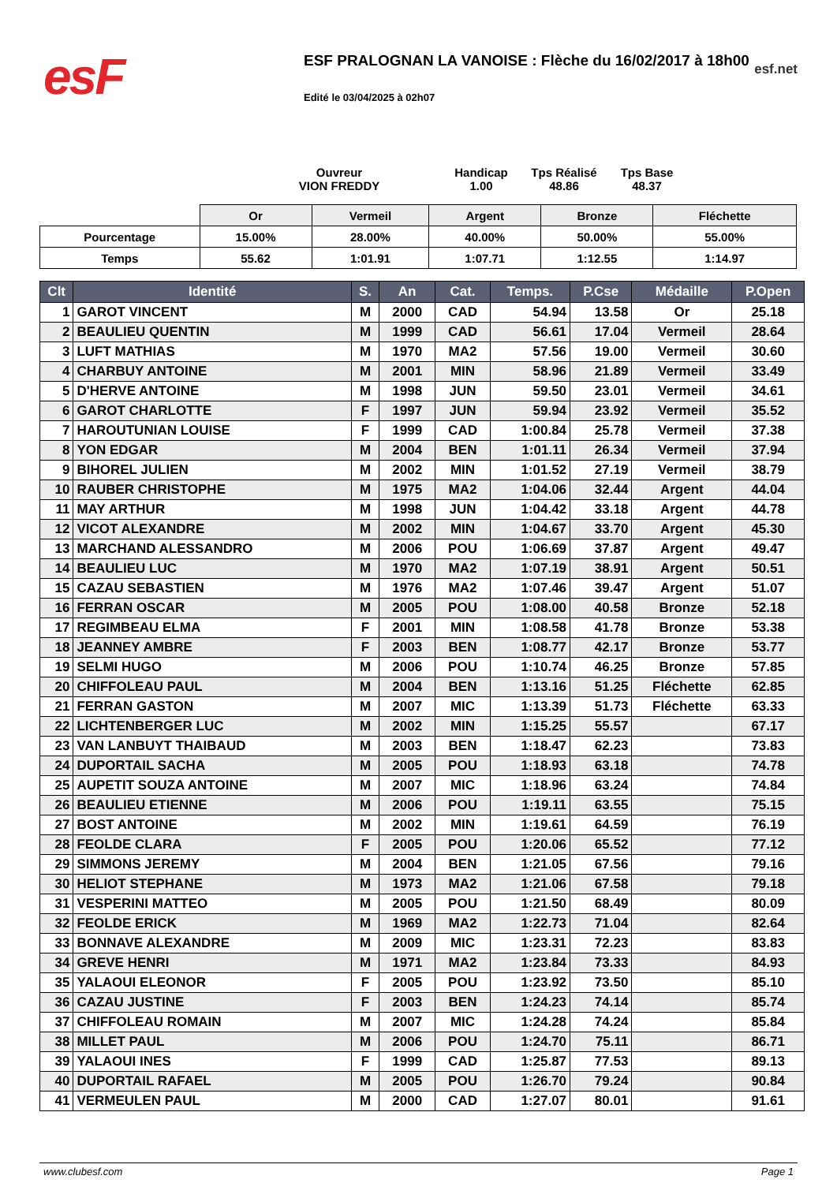esF
ESF PRALOGNAN LA VANOISE : Flèche du 16/02/2017 à 18h00
Edité le 03/04/2025 à 02h07
esf.net
Ouvreur
VION FREDDY
Handicap
1.00
Tps Réalisé
48.86
Tps Base
48.37
| | Or | Vermeil | Argent | Bronze | Fléchette |
| Pourcentage | 15.00% | 28.00% | 40.00% | 50.00% | 55.00% |
| Temps | 55.62 | 1:01.91 | 1:07.71 | 1:12.55 | 1:14.97 |
| Clt | Identité | S. | An | Cat. | Temps. | P.Cse | Médaille | P.Open |
| --- | --- | --- | --- | --- | --- | --- | --- | --- |
| 1 | GAROT VINCENT | M | 2000 | CAD | 54.94 | 13.58 | Or | 25.18 |
| 2 | BEAULIEU QUENTIN | M | 1999 | CAD | 56.61 | 17.04 | Vermeil | 28.64 |
| 3 | LUFT MATHIAS | M | 1970 | MA2 | 57.56 | 19.00 | Vermeil | 30.60 |
| 4 | CHARBUY ANTOINE | M | 2001 | MIN | 58.96 | 21.89 | Vermeil | 33.49 |
| 5 | D'HERVE ANTOINE | M | 1998 | JUN | 59.50 | 23.01 | Vermeil | 34.61 |
| 6 | GAROT CHARLOTTE | F | 1997 | JUN | 59.94 | 23.92 | Vermeil | 35.52 |
| 7 | HAROUTUNIAN LOUISE | F | 1999 | CAD | 1:00.84 | 25.78 | Vermeil | 37.38 |
| 8 | YON EDGAR | M | 2004 | BEN | 1:01.11 | 26.34 | Vermeil | 37.94 |
| 9 | BIHOREL JULIEN | M | 2002 | MIN | 1:01.52 | 27.19 | Vermeil | 38.79 |
| 10 | RAUBER CHRISTOPHE | M | 1975 | MA2 | 1:04.06 | 32.44 | Argent | 44.04 |
| 11 | MAY ARTHUR | M | 1998 | JUN | 1:04.42 | 33.18 | Argent | 44.78 |
| 12 | VICOT ALEXANDRE | M | 2002 | MIN | 1:04.67 | 33.70 | Argent | 45.30 |
| 13 | MARCHAND ALESSANDRO | M | 2006 | POU | 1:06.69 | 37.87 | Argent | 49.47 |
| 14 | BEAULIEU LUC | M | 1970 | MA2 | 1:07.19 | 38.91 | Argent | 50.51 |
| 15 | CAZAU SEBASTIEN | M | 1976 | MA2 | 1:07.46 | 39.47 | Argent | 51.07 |
| 16 | FERRAN OSCAR | M | 2005 | POU | 1:08.00 | 40.58 | Bronze | 52.18 |
| 17 | REGIMBEAU ELMA | F | 2001 | MIN | 1:08.58 | 41.78 | Bronze | 53.38 |
| 18 | JEANNEY AMBRE | F | 2003 | BEN | 1:08.77 | 42.17 | Bronze | 53.77 |
| 19 | SELMI HUGO | M | 2006 | POU | 1:10.74 | 46.25 | Bronze | 57.85 |
| 20 | CHIFFOLEAU PAUL | M | 2004 | BEN | 1:13.16 | 51.25 | Fléchette | 62.85 |
| 21 | FERRAN GASTON | M | 2007 | MIC | 1:13.39 | 51.73 | Fléchette | 63.33 |
| 22 | LICHTENBERGER LUC | M | 2002 | MIN | 1:15.25 | 55.57 | | 67.17 |
| 23 | VAN LANBUYT THAIBAUD | M | 2003 | BEN | 1:18.47 | 62.23 | | 73.83 |
| 24 | DUPORTAIL SACHA | M | 2005 | POU | 1:18.93 | 63.18 | | 74.78 |
| 25 | AUPETIT SOUZA ANTOINE | M | 2007 | MIC | 1:18.96 | 63.24 | | 74.84 |
| 26 | BEAULIEU ETIENNE | M | 2006 | POU | 1:19.11 | 63.55 | | 75.15 |
| 27 | BOST ANTOINE | M | 2002 | MIN | 1:19.61 | 64.59 | | 76.19 |
| 28 | FEOLDE CLARA | F | 2005 | POU | 1:20.06 | 65.52 | | 77.12 |
| 29 | SIMMONS JEREMY | M | 2004 | BEN | 1:21.05 | 67.56 | | 79.16 |
| 30 | HELIOT STEPHANE | M | 1973 | MA2 | 1:21.06 | 67.58 | | 79.18 |
| 31 | VESPERINI MATTEO | M | 2005 | POU | 1:21.50 | 68.49 | | 80.09 |
| 32 | FEOLDE ERICK | M | 1969 | MA2 | 1:22.73 | 71.04 | | 82.64 |
| 33 | BONNAVE ALEXANDRE | M | 2009 | MIC | 1:23.31 | 72.23 | | 83.83 |
| 34 | GREVE HENRI | M | 1971 | MA2 | 1:23.84 | 73.33 | | 84.93 |
| 35 | YALAOUI ELEONOR | F | 2005 | POU | 1:23.92 | 73.50 | | 85.10 |
| 36 | CAZAU JUSTINE | F | 2003 | BEN | 1:24.23 | 74.14 | | 85.74 |
| 37 | CHIFFOLEAU ROMAIN | M | 2007 | MIC | 1:24.28 | 74.24 | | 85.84 |
| 38 | MILLET PAUL | M | 2006 | POU | 1:24.70 | 75.11 | | 86.71 |
| 39 | YALAOUI INES | F | 1999 | CAD | 1:25.87 | 77.53 | | 89.13 |
| 40 | DUPORTAIL RAFAEL | M | 2005 | POU | 1:26.70 | 79.24 | | 90.84 |
| 41 | VERMEULEN PAUL | M | 2000 | CAD | 1:27.07 | 80.01 | | 91.61 |
www.clubesf.com Page 1